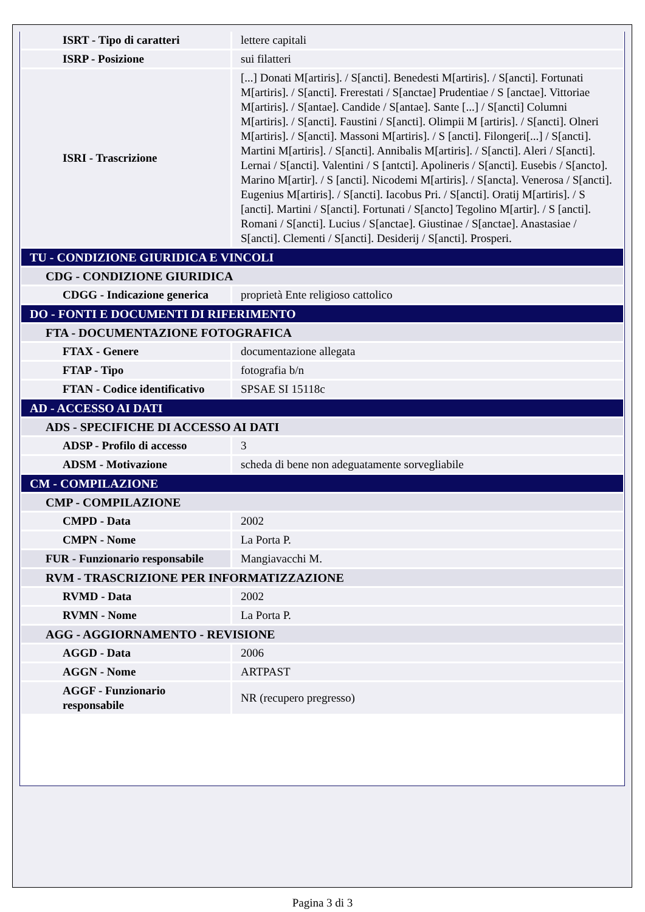| ISRT - Tipo di caratteri | lettere capitali |
| ISRP - Posizione | sui filatteri |
| ISRI - Trascrizione | [...] Donati M[artiris]. / S[ancti]. Benedesti M[artiris]. / S[ancti]. Fortunati M[artiris]. / S[ancti]. Frerestati / S[anctae] Prudentiae / S [anctae]. Vittoriae M[artiris]. / S[antae]. Candide / S[antae]. Sante [...] / S[ancti] Columni M[artiris]. / S[ancti]. Faustini / S[ancti]. Olimpii M [artiris]. / S[ancti]. Olneri M[artiris]. / S[ancti]. Massoni M[artiris]. / S [ancti]. Filongeri[...] / S[ancti]. Martini M[artiris]. / S[ancti]. Annibalis M[artiris]. / S[ancti]. Aleri / S[ancti]. Lernai / S[ancti]. Valentini / S [antcti]. Apolineris / S[ancti]. Eusebis / S[ancto]. Marino M[artir]. / S [ancti]. Nicodemi M[artiris]. / S[ancta]. Venerosa / S[ancti]. Eugenius M[artiris]. / S[ancti]. Iacobus Pri. / S[ancti]. Oratij M[artiris]. / S [ancti]. Martini / S[ancti]. Fortunati / S[ancto] Tegolino M[artir]. / S [ancti]. Romani / S[ancti]. Lucius / S[anctae]. Giustinae / S[anctae]. Anastasiae / S[ancti]. Clementi / S[ancti]. Desiderij / S[ancti]. Prosperi. |
| TU - CONDIZIONE GIURIDICA E VINCOLI | |
| CDG - CONDIZIONE GIURIDICA | |
| CDGG - Indicazione generica | proprietà Ente religioso cattolico |
| DO - FONTI E DOCUMENTI DI RIFERIMENTO | |
| FTA - DOCUMENTAZIONE FOTOGRAFICA | |
| FTAX - Genere | documentazione allegata |
| FTAP - Tipo | fotografia b/n |
| FTAN - Codice identificativo | SPSAE SI 15118c |
| AD - ACCESSO AI DATI | |
| ADS - SPECIFICHE DI ACCESSO AI DATI | |
| ADSP - Profilo di accesso | 3 |
| ADSM - Motivazione | scheda di bene non adeguatamente sorvegliabile |
| CM - COMPILAZIONE | |
| CMP - COMPILAZIONE | |
| CMPD - Data | 2002 |
| CMPN - Nome | La Porta P. |
| FUR - Funzionario responsabile | Mangiavacchi M. |
| RVM - TRASCRIZIONE PER INFORMATIZZAZIONE | |
| RVMD - Data | 2002 |
| RVMN - Nome | La Porta P. |
| AGG - AGGIORNAMENTO - REVISIONE | |
| AGGD - Data | 2006 |
| AGGN - Nome | ARTPAST |
| AGGF - Funzionario responsabile | NR (recupero pregresso) |
Pagina 3 di 3